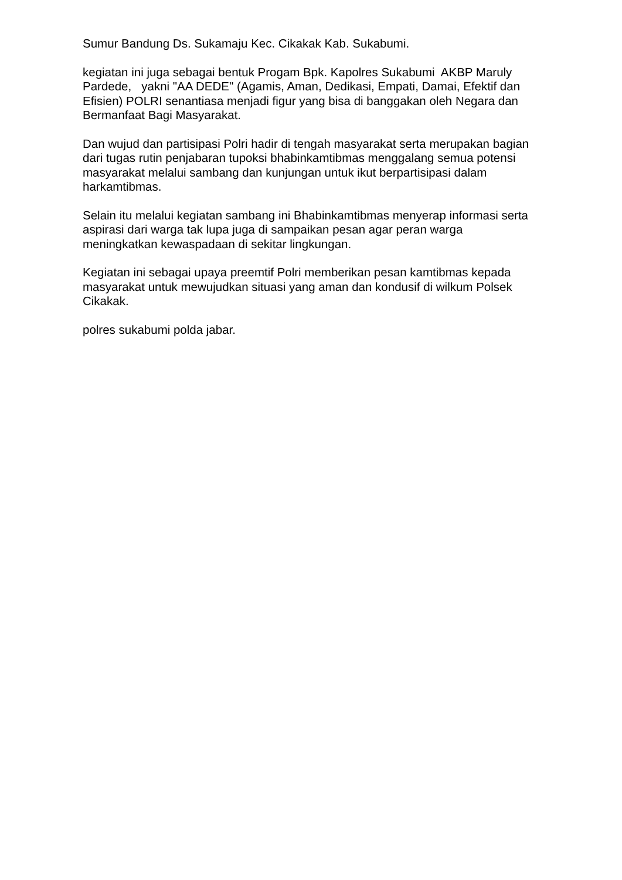Sumur Bandung Ds. Sukamaju Kec. Cikakak Kab. Sukabumi.
kegiatan ini juga sebagai bentuk Progam Bpk. Kapolres Sukabumi AKBP Maruly Pardede, yakni "AA DEDE" (Agamis, Aman, Dedikasi, Empati, Damai, Efektif dan Efisien) POLRI senantiasa menjadi figur yang bisa di banggakan oleh Negara dan Bermanfaat Bagi Masyarakat.
Dan wujud dan partisipasi Polri hadir di tengah masyarakat serta merupakan bagian dari tugas rutin penjabaran tupoksi bhabinkamtibmas menggalang semua potensi masyarakat melalui sambang dan kunjungan untuk ikut berpartisipasi dalam harkamtibmas.
Selain itu melalui kegiatan sambang ini Bhabinkamtibmas menyerap informasi serta aspirasi dari warga tak lupa juga di sampaikan pesan agar peran warga meningkatkan kewaspadaan di sekitar lingkungan.
Kegiatan ini sebagai upaya preemtif Polri memberikan pesan kamtibmas kepada masyarakat untuk mewujudkan situasi yang aman dan kondusif di wilkum Polsek Cikakak.
polres sukabumi polda jabar.